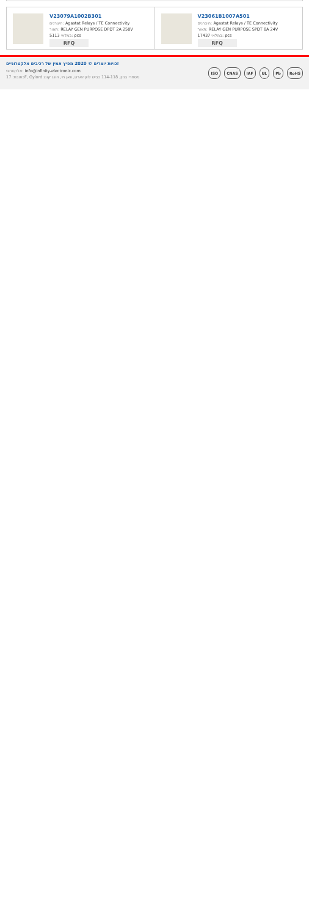V23079A1002B301
היצרנים: Agastat Relays / TE Connectivity
תאור: RELAY GEN PURPOSE DPDT 2A 250V
5113 במלאי: pcs
RFQ
V23061B1007A501
היצרנים: Agastat Relays / TE Connectivity
תאור: RELAY GEN PURPOSE SPDT 8A 24V
17437 במלאי: pcs
RFQ
זכויות יוצרים © 2020 מפיץ אמין של רכיבים אלקטרוניים
אלקטרוני: Info@infinity-electronic.com
כתובת: 17F, Gylord מסחרי בניין, 114-118 כביש לוקהארט, וואן חי, הונג קונג
ISO CNAS IAF UL Pb RoHS